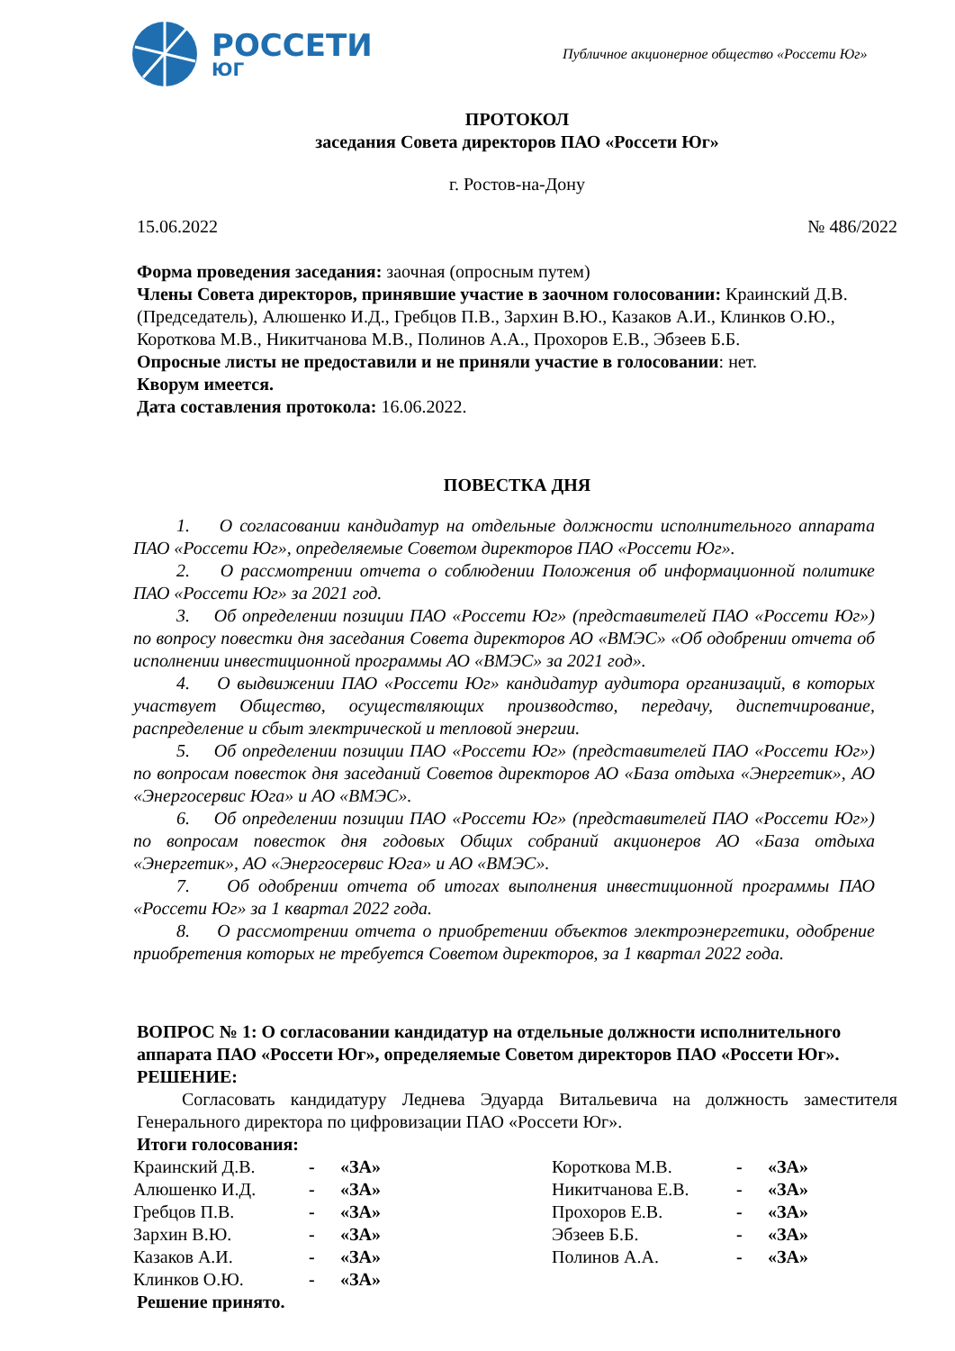РОССЕТИ
ЮГ
Публичное акционерное общество «Россети Юг»
ПРОТОКОЛ
заседания Совета директоров ПАО «Россети Юг»
г. Ростов-на-Дону
15.06.2022 № 486/2022
Форма проведения заседания: заочная (опросным путем)
Члены Совета директоров, принявшие участие в заочном голосовании: Краинский Д.В. (Председатель), Алюшенко И.Д., Гребцов П.В., Зархин В.Ю., Казаков А.И., Клинков О.Ю., Короткова М.В., Никитчанова М.В., Полинов А.А., Прохоров Е.В., Эбзеев Б.Б.
Опросные листы не предоставили и не приняли участие в голосовании: нет.
Кворум имеется.
Дата составления протокола: 16.06.2022.
ПОВЕСТКА ДНЯ
1. О согласовании кандидатур на отдельные должности исполнительного аппарата ПАО «Россети Юг», определяемые Советом директоров ПАО «Россети Юг».
2. О рассмотрении отчета о соблюдении Положения об информационной политике ПАО «Россети Юг» за 2021 год.
3. Об определении позиции ПАО «Россети Юг» (представителей ПАО «Россети Юг») по вопросу повестки дня заседания Совета директоров АО «ВМЭС» «Об одобрении отчета об исполнении инвестиционной программы АО «ВМЭС» за 2021 год».
4. О выдвижении ПАО «Россети Юг» кандидатур аудитора организаций, в которых участвует Общество, осуществляющих производство, передачу, диспетчирование, распределение и сбыт электрической и тепловой энергии.
5. Об определении позиции ПАО «Россети Юг» (представителей ПАО «Россети Юг») по вопросам повесток дня заседаний Советов директоров АО «База отдыха «Энергетик», АО «Энергосервис Юга» и АО «ВМЭС».
6. Об определении позиции ПАО «Россети Юг» (представителей ПАО «Россети Юг») по вопросам повесток дня годовых Общих собраний акционеров АО «База отдыха «Энергетик», АО «Энергосервис Юга» и АО «ВМЭС».
7. Об одобрении отчета об итогах выполнения инвестиционной программы ПАО «Россети Юг» за 1 квартал 2022 года.
8. О рассмотрении отчета о приобретении объектов электроэнергетики, одобрение приобретения которых не требуется Советом директоров, за 1 квартал 2022 года.
ВОПРОС № 1: О согласовании кандидатур на отдельные должности исполнительного аппарата ПАО «Россети Юг», определяемые Советом директоров ПАО «Россети Юг».
РЕШЕНИЕ:
Согласовать кандидатуру Леднева Эдуарда Витальевича на должность заместителя Генерального директора по цифровизации ПАО «Россети Юг».
Итоги голосования:
| Краинский Д.В. | - | «ЗА» | Короткова М.В. | - | «ЗА» |
| Алюшенко И.Д. | - | «ЗА» | Никитчанова Е.В. | - | «ЗА» |
| Гребцов П.В. | - | «ЗА» | Прохоров Е.В. | - | «ЗА» |
| Зархин В.Ю. | - | «ЗА» | Эбзеев Б.Б. | - | «ЗА» |
| Казаков А.И. | - | «ЗА» | Полинов А.А. | - | «ЗА» |
| Клинков О.Ю. | - | «ЗА» | | | |
Решение принято.